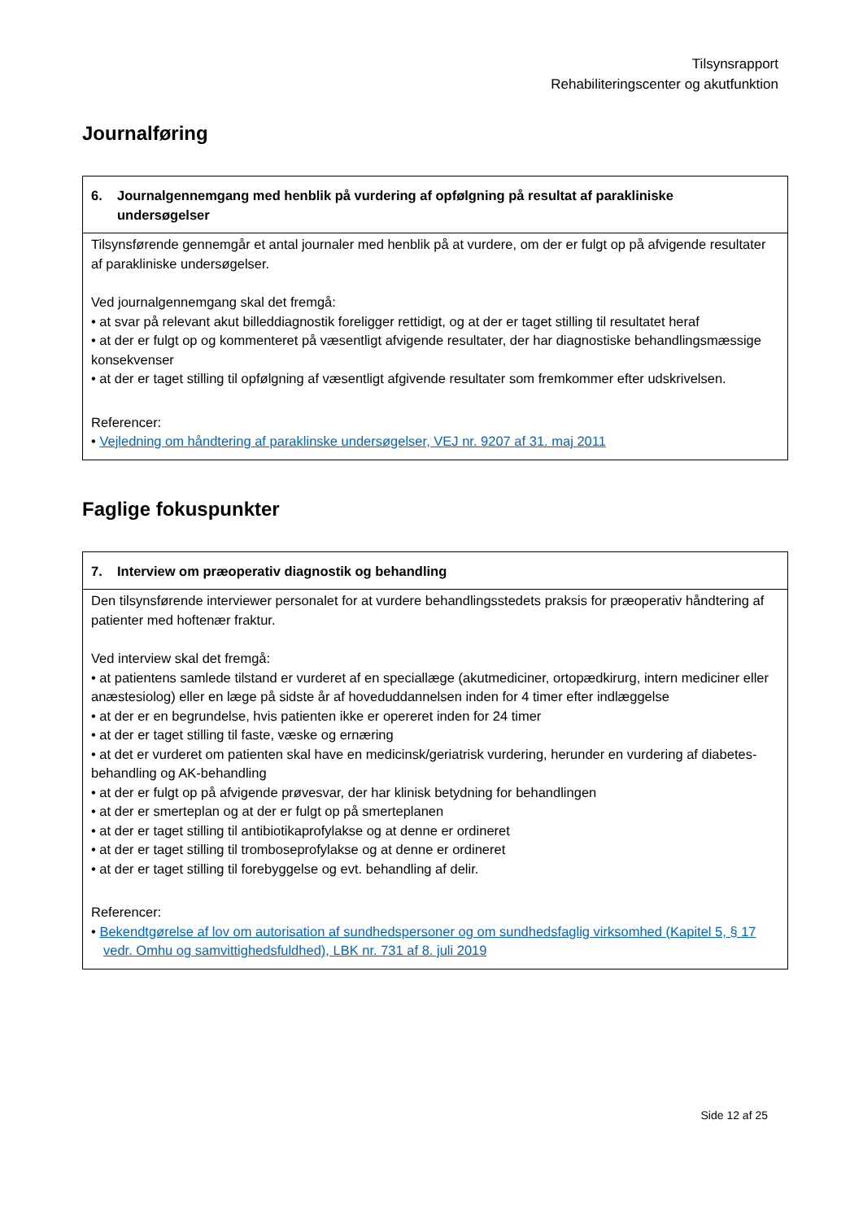Tilsynsrapport
Rehabiliteringscenter og akutfunktion
Journalføring
| 6. Journalgennemgang med henblik på vurdering af opfølgning på resultat af parakliniske undersøgelser |
| --- |
| Tilsynsførende gennemgår et antal journaler med henblik på at vurdere, om der er fulgt op på afvigende resultater af parakliniske undersøgelser. Ved journalgennemgang skal det fremgå: • at svar på relevant akut billeddiagnostik foreligger rettidigt, og at der er taget stilling til resultatet heraf • at der er fulgt op og kommenteret på væsentligt afvigende resultater, der har diagnostiske behandlingsmæssige konsekvenser • at der er taget stilling til opfølgning af væsentligt afgivende resultater som fremkommer efter udskrivelsen. Referencer: • Vejledning om håndtering af paraklinske undersøgelser, VEJ nr. 9207 af 31. maj 2011 |
Faglige fokuspunkter
| 7. Interview om præoperativ diagnostik og behandling |
| --- |
| Den tilsynsførende interviewer personalet for at vurdere behandlingsstedets praksis for præoperativ håndtering af patienter med hoftenær fraktur. Ved interview skal det fremgå: • at patientens samlede tilstand er vurderet af en speciallæge (akutmediciner, ortopædkirurg, intern mediciner eller anæstesiolog) eller en læge på sidste år af hoveduddannelsen inden for 4 timer efter indlæggelse • at der er en begrundelse, hvis patienten ikke er opereret inden for 24 timer • at der er taget stilling til faste, væske og ernæring • at det er vurderet om patienten skal have en medicinsk/geriatrisk vurdering, herunder en vurdering af diabetes-behandling og AK-behandling • at der er fulgt op på afvigende prøvesvar, der har klinisk betydning for behandlingen • at der er smerteplan og at der er fulgt op på smerteplanen • at der er taget stilling til antibiotikaprofylakse og at denne er ordineret • at der er taget stilling til tromboseprofylakse og at denne er ordineret • at der er taget stilling til forebyggelse og evt. behandling af delir. Referencer: • Bekendtgørelse af lov om autorisation af sundhedspersoner og om sundhedsfaglig virksomhed (Kapitel 5, § 17 vedr. Omhu og samvittighedsfuldhed), LBK nr. 731 af 8. juli 2019 |
Side 12 af 25